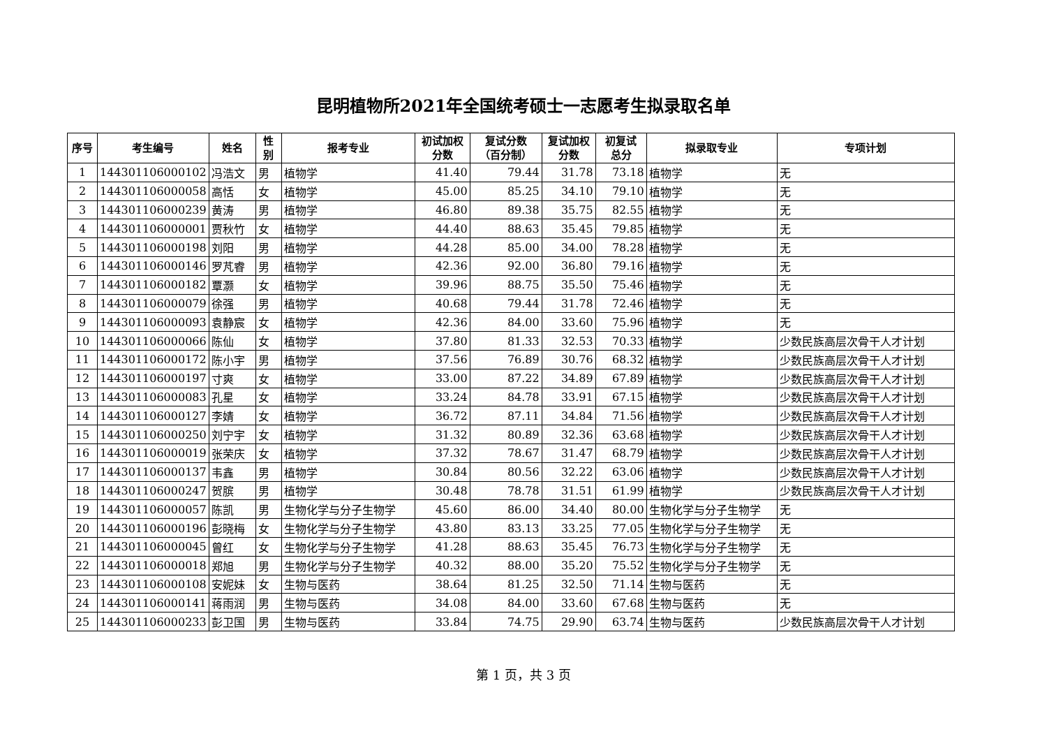昆明植物所2021年全国统考硕士一志愿考生拟录取名单
| 序号 | 考生编号 | 姓名 | 性 别 | 报考专业 | 初试加权 分数 | 复试分数 （百分制） | 复试加权 分数 | 初复试 总分 | 拟录取专业 | 专项计划 |
| --- | --- | --- | --- | --- | --- | --- | --- | --- | --- | --- |
| 1 | 144301106000102 | 冯浩文 | 男 | 植物学 | 41.40 | 79.44 | 31.78 | 73.18 | 植物学 | 无 |
| 2 | 144301106000058 | 高恬 | 女 | 植物学 | 45.00 | 85.25 | 34.10 | 79.10 | 植物学 | 无 |
| 3 | 144301106000239 | 黄涛 | 男 | 植物学 | 46.80 | 89.38 | 35.75 | 82.55 | 植物学 | 无 |
| 4 | 144301106000001 | 贾秋竹 | 女 | 植物学 | 44.40 | 88.63 | 35.45 | 79.85 | 植物学 | 无 |
| 5 | 144301106000198 | 刘阳 | 男 | 植物学 | 44.28 | 85.00 | 34.00 | 78.28 | 植物学 | 无 |
| 6 | 144301106000146 | 罗芃睿 | 男 | 植物学 | 42.36 | 92.00 | 36.80 | 79.16 | 植物学 | 无 |
| 7 | 144301106000182 | 覃灏 | 女 | 植物学 | 39.96 | 88.75 | 35.50 | 75.46 | 植物学 | 无 |
| 8 | 144301106000079 | 徐强 | 男 | 植物学 | 40.68 | 79.44 | 31.78 | 72.46 | 植物学 | 无 |
| 9 | 144301106000093 | 袁静宸 | 女 | 植物学 | 42.36 | 84.00 | 33.60 | 75.96 | 植物学 | 无 |
| 10 | 144301106000066 | 陈仙 | 女 | 植物学 | 37.80 | 81.33 | 32.53 | 70.33 | 植物学 | 少数民族高层次骨干人才计划 |
| 11 | 144301106000172 | 陈小宇 | 男 | 植物学 | 37.56 | 76.89 | 30.76 | 68.32 | 植物学 | 少数民族高层次骨干人才计划 |
| 12 | 144301106000197 | 寸爽 | 女 | 植物学 | 33.00 | 87.22 | 34.89 | 67.89 | 植物学 | 少数民族高层次骨干人才计划 |
| 13 | 144301106000083 | 孔星 | 女 | 植物学 | 33.24 | 84.78 | 33.91 | 67.15 | 植物学 | 少数民族高层次骨干人才计划 |
| 14 | 144301106000127 | 李婧 | 女 | 植物学 | 36.72 | 87.11 | 34.84 | 71.56 | 植物学 | 少数民族高层次骨干人才计划 |
| 15 | 144301106000250 | 刘宁宇 | 女 | 植物学 | 31.32 | 80.89 | 32.36 | 63.68 | 植物学 | 少数民族高层次骨干人才计划 |
| 16 | 144301106000019 | 张荣庆 | 女 | 植物学 | 37.32 | 78.67 | 31.47 | 68.79 | 植物学 | 少数民族高层次骨干人才计划 |
| 17 | 144301106000137 | 韦鑫 | 男 | 植物学 | 30.84 | 80.56 | 32.22 | 63.06 | 植物学 | 少数民族高层次骨干人才计划 |
| 18 | 144301106000247 | 贺膑 | 男 | 植物学 | 30.48 | 78.78 | 31.51 | 61.99 | 植物学 | 少数民族高层次骨干人才计划 |
| 19 | 144301106000057 | 陈凯 | 男 | 生物化学与分子生物学 | 45.60 | 86.00 | 34.40 | 80.00 | 生物化学与分子生物学 | 无 |
| 20 | 144301106000196 | 彭晓梅 | 女 | 生物化学与分子生物学 | 43.80 | 83.13 | 33.25 | 77.05 | 生物化学与分子生物学 | 无 |
| 21 | 144301106000045 | 曾红 | 女 | 生物化学与分子生物学 | 41.28 | 88.63 | 35.45 | 76.73 | 生物化学与分子生物学 | 无 |
| 22 | 144301106000018 | 郑旭 | 男 | 生物化学与分子生物学 | 40.32 | 88.00 | 35.20 | 75.52 | 生物化学与分子生物学 | 无 |
| 23 | 144301106000108 | 安妮妹 | 女 | 生物与医药 | 38.64 | 81.25 | 32.50 | 71.14 | 生物与医药 | 无 |
| 24 | 144301106000141 | 蒋雨润 | 男 | 生物与医药 | 34.08 | 84.00 | 33.60 | 67.68 | 生物与医药 | 无 |
| 25 | 144301106000233 | 彭卫国 | 男 | 生物与医药 | 33.84 | 74.75 | 29.90 | 63.74 | 生物与医药 | 少数民族高层次骨干人才计划 |
第 1 页，共 3 页